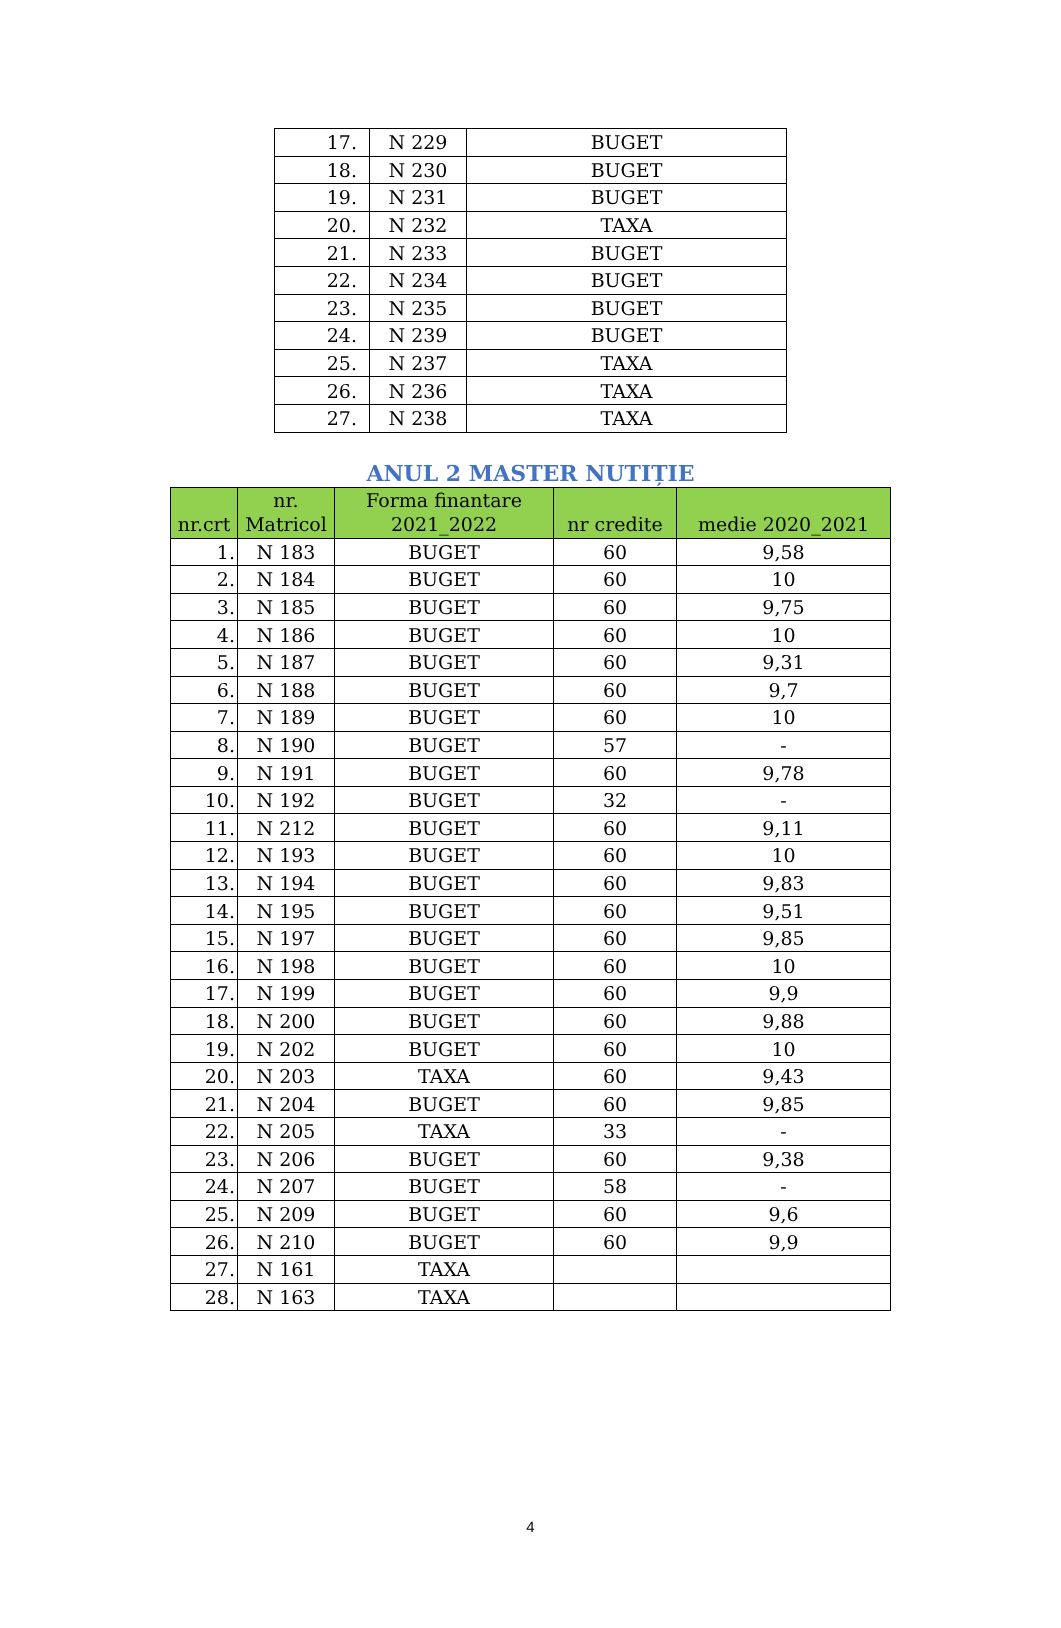| 17. | N 229 | BUGET |
| 18. | N 230 | BUGET |
| 19. | N 231 | BUGET |
| 20. | N 232 | TAXA |
| 21. | N 233 | BUGET |
| 22. | N 234 | BUGET |
| 23. | N 235 | BUGET |
| 24. | N 239 | BUGET |
| 25. | N 237 | TAXA |
| 26. | N 236 | TAXA |
| 27. | N 238 | TAXA |
ANUL 2 MASTER NUTIȚIE
| nr.crt | nr. Matricol | Forma finantare 2021_2022 | nr credite | medie 2020_2021 |
| --- | --- | --- | --- | --- |
| 1. | N 183 | BUGET | 60 | 9,58 |
| 2. | N 184 | BUGET | 60 | 10 |
| 3. | N 185 | BUGET | 60 | 9,75 |
| 4. | N 186 | BUGET | 60 | 10 |
| 5. | N 187 | BUGET | 60 | 9,31 |
| 6. | N 188 | BUGET | 60 | 9,7 |
| 7. | N 189 | BUGET | 60 | 10 |
| 8. | N 190 | BUGET | 57 | - |
| 9. | N 191 | BUGET | 60 | 9,78 |
| 10. | N 192 | BUGET | 32 | - |
| 11. | N 212 | BUGET | 60 | 9,11 |
| 12. | N 193 | BUGET | 60 | 10 |
| 13. | N 194 | BUGET | 60 | 9,83 |
| 14. | N 195 | BUGET | 60 | 9,51 |
| 15. | N 197 | BUGET | 60 | 9,85 |
| 16. | N 198 | BUGET | 60 | 10 |
| 17. | N 199 | BUGET | 60 | 9,9 |
| 18. | N 200 | BUGET | 60 | 9,88 |
| 19. | N 202 | BUGET | 60 | 10 |
| 20. | N 203 | TAXA | 60 | 9,43 |
| 21. | N 204 | BUGET | 60 | 9,85 |
| 22. | N 205 | TAXA | 33 | - |
| 23. | N 206 | BUGET | 60 | 9,38 |
| 24. | N 207 | BUGET | 58 | - |
| 25. | N 209 | BUGET | 60 | 9,6 |
| 26. | N 210 | BUGET | 60 | 9,9 |
| 27. | N 161 | TAXA | | |
| 28. | N 163 | TAXA | | |
4